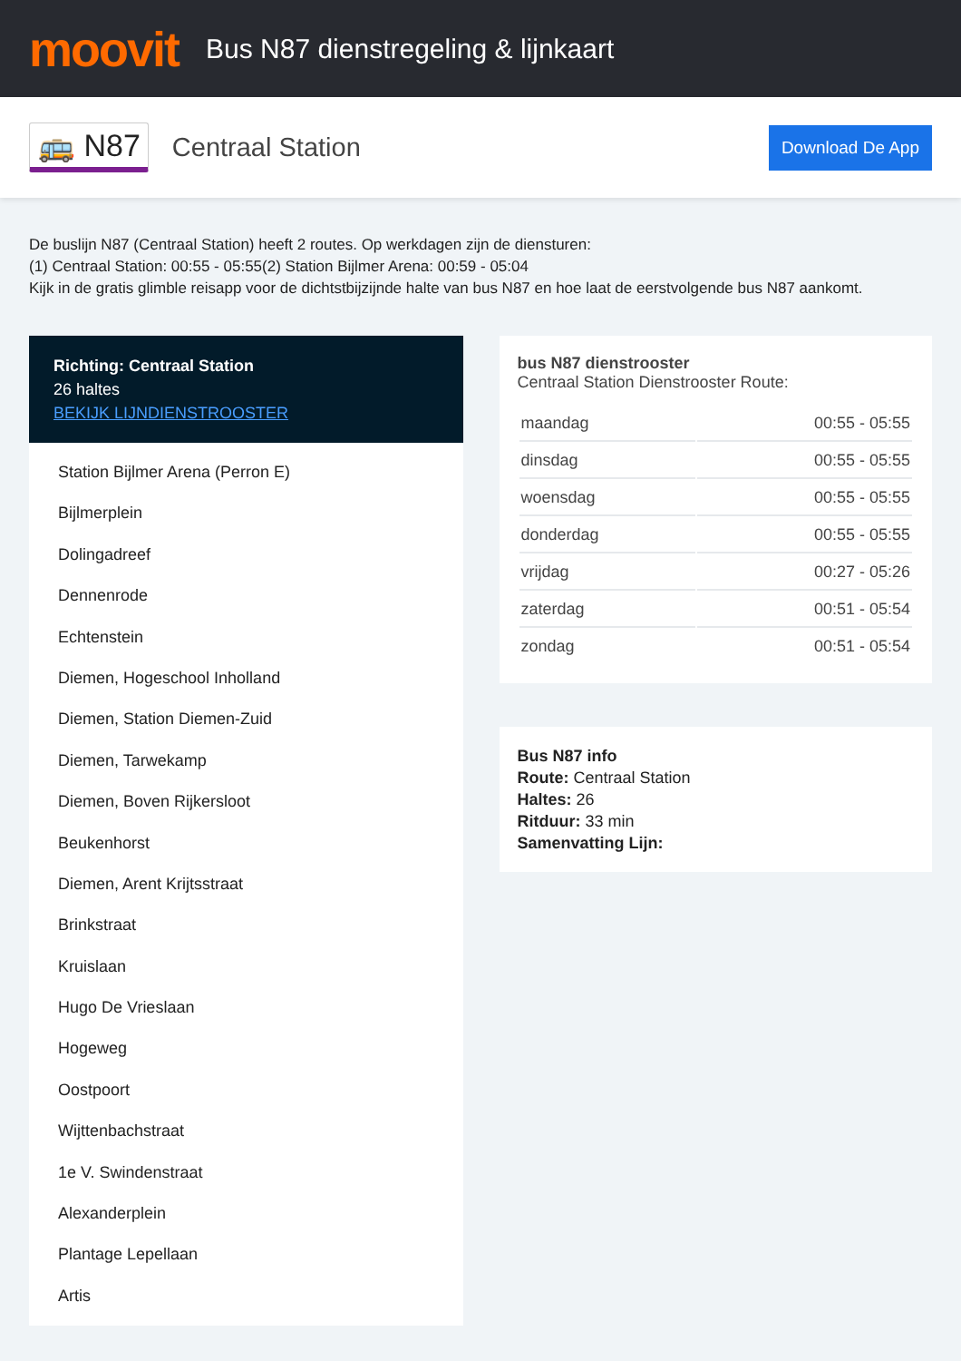moovit
Bus N87 dienstregeling & lijnkaart
🚌 N87 Centraal Station Download De App
De buslijn N87 (Centraal Station) heeft 2 routes. Op werkdagen zijn de diensturen:
(1) Centraal Station: 00:55 - 05:55(2) Station Bijlmer Arena: 00:59 - 05:04
Kijk in de gratis glimble reisapp voor de dichtstbijzijnde halte van bus N87 en hoe laat de eerstvolgende bus N87 aankomt.
Richting: Centraal Station
26 haltes
BEKIJK LIJNDIENSTROOSTER
Station Bijlmer Arena (Perron E)
Bijlmerplein
Dolingadreef
Dennenrode
Echtenstein
Diemen, Hogeschool Inholland
Diemen, Station Diemen-Zuid
Diemen, Tarwekamp
Diemen, Boven Rijkersloot
Beukenhorst
Diemen, Arent Krijtsstraat
Brinkstraat
Kruislaan
Hugo De Vrieslaan
Hogeweg
Oostpoort
Wijttenbachstraat
1e V. Swindenstraat
Alexanderplein
Plantage Lepellaan
Artis
bus N87 dienstrooster
Centraal Station Dienstrooster Route:
| maandag | 00:55 - 05:55 |
| dinsdag | 00:55 - 05:55 |
| woensdag | 00:55 - 05:55 |
| donderdag | 00:55 - 05:55 |
| vrijdag | 00:27 - 05:26 |
| zaterdag | 00:51 - 05:54 |
| zondag | 00:51 - 05:54 |
Bus N87 info
Route: Centraal Station
Haltes: 26
Ritduur: 33 min
Samenvatting Lijn: